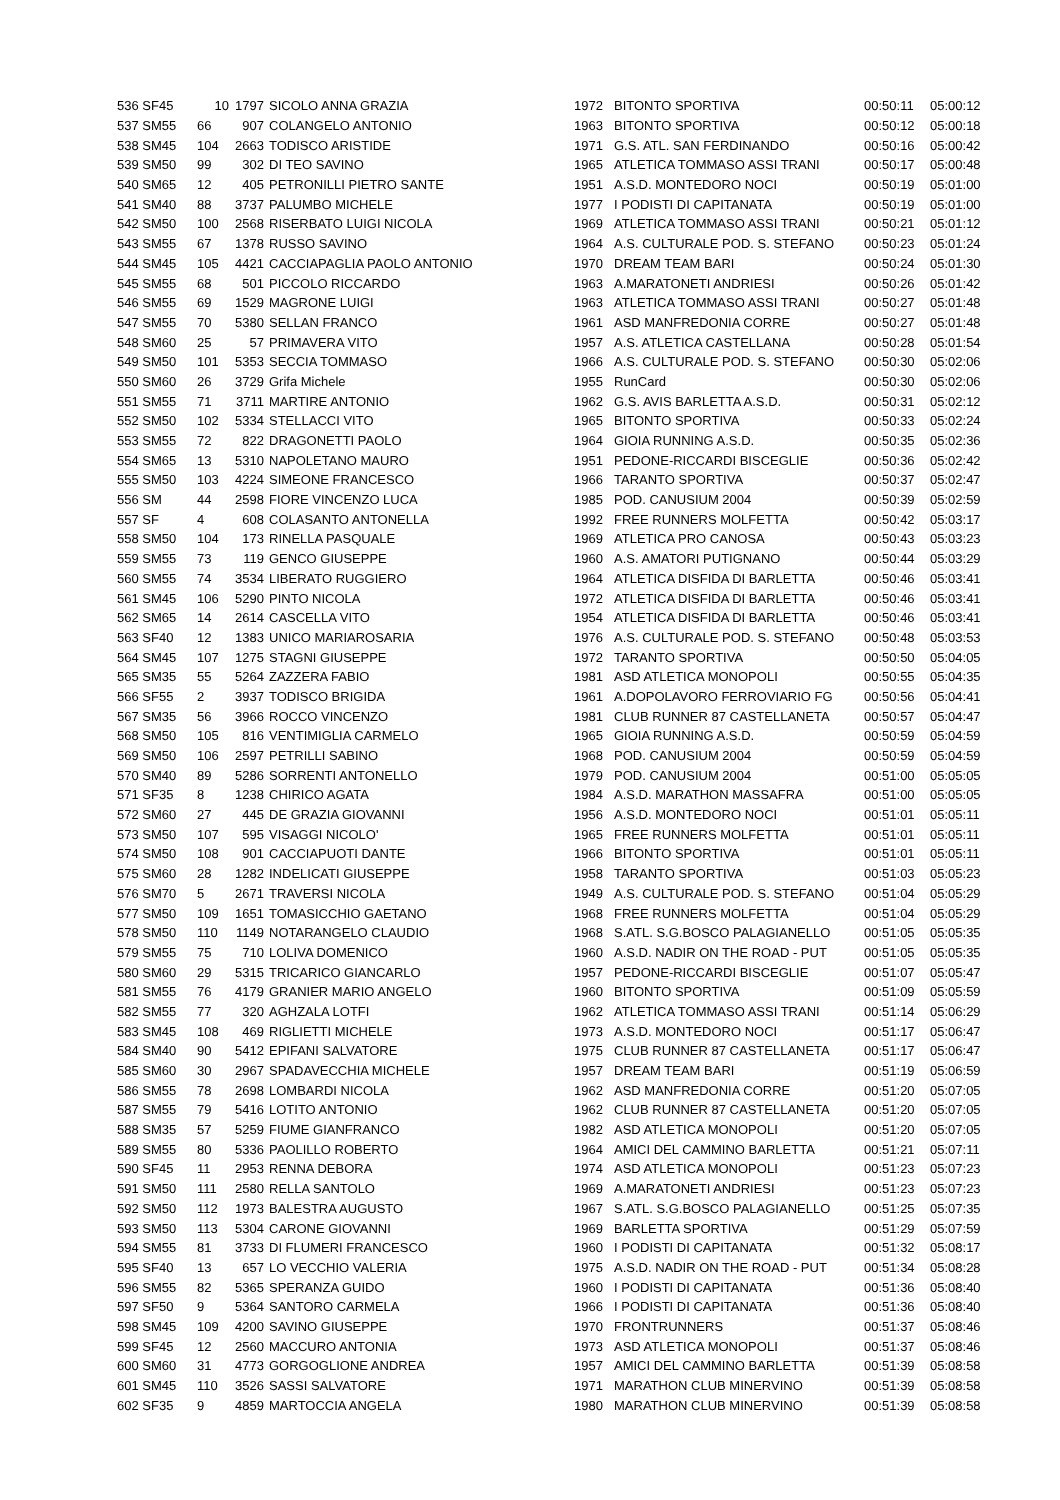| 536 SF45 | 10 | 1797 | SICOLO ANNA GRAZIA | 1972 | BITONTO SPORTIVA | 00:50:11 | 05:00:12 |
| 537 SM55 | 66 | 907 | COLANGELO ANTONIO | 1963 | BITONTO SPORTIVA | 00:50:12 | 05:00:18 |
| 538 SM45 | 104 | 2663 | TODISCO ARISTIDE | 1971 | G.S. ATL. SAN FERDINANDO | 00:50:16 | 05:00:42 |
| 539 SM50 | 99 | 302 | DI TEO SAVINO | 1965 | ATLETICA TOMMASO ASSI TRANI | 00:50:17 | 05:00:48 |
| 540 SM65 | 12 | 405 | PETRONILLI PIETRO SANTE | 1951 | A.S.D. MONTEDORO NOCI | 00:50:19 | 05:01:00 |
| 541 SM40 | 88 | 3737 | PALUMBO MICHELE | 1977 | I PODISTI DI CAPITANATA | 00:50:19 | 05:01:00 |
| 542 SM50 | 100 | 2568 | RISERBATO LUIGI NICOLA | 1969 | ATLETICA TOMMASO ASSI TRANI | 00:50:21 | 05:01:12 |
| 543 SM55 | 67 | 1378 | RUSSO SAVINO | 1964 | A.S. CULTURALE POD. S. STEFANO | 00:50:23 | 05:01:24 |
| 544 SM45 | 105 | 4421 | CACCIAPAGLIA PAOLO ANTONIO | 1970 | DREAM TEAM BARI | 00:50:24 | 05:01:30 |
| 545 SM55 | 68 | 501 | PICCOLO RICCARDO | 1963 | A.MARATONETI ANDRIESI | 00:50:26 | 05:01:42 |
| 546 SM55 | 69 | 1529 | MAGRONE LUIGI | 1963 | ATLETICA TOMMASO ASSI TRANI | 00:50:27 | 05:01:48 |
| 547 SM55 | 70 | 5380 | SELLAN FRANCO | 1961 | ASD MANFREDONIA CORRE | 00:50:27 | 05:01:48 |
| 548 SM60 | 25 | 57 | PRIMAVERA VITO | 1957 | A.S. ATLETICA CASTELLANA | 00:50:28 | 05:01:54 |
| 549 SM50 | 101 | 5353 | SECCIA TOMMASO | 1966 | A.S. CULTURALE POD. S. STEFANO | 00:50:30 | 05:02:06 |
| 550 SM60 | 26 | 3729 | Grifa Michele | 1955 | RunCard | 00:50:30 | 05:02:06 |
| 551 SM55 | 71 | 3711 | MARTIRE ANTONIO | 1962 | G.S. AVIS BARLETTA A.S.D. | 00:50:31 | 05:02:12 |
| 552 SM50 | 102 | 5334 | STELLACCI VITO | 1965 | BITONTO SPORTIVA | 00:50:33 | 05:02:24 |
| 553 SM55 | 72 | 822 | DRAGONETTI PAOLO | 1964 | GIOIA RUNNING A.S.D. | 00:50:35 | 05:02:36 |
| 554 SM65 | 13 | 5310 | NAPOLETANO MAURO | 1951 | PEDONE-RICCARDI BISCEGLIE | 00:50:36 | 05:02:42 |
| 555 SM50 | 103 | 4224 | SIMEONE FRANCESCO | 1966 | TARANTO SPORTIVA | 00:50:37 | 05:02:47 |
| 556 SM | 44 | 2598 | FIORE VINCENZO LUCA | 1985 | POD. CANUSIUM 2004 | 00:50:39 | 05:02:59 |
| 557 SF | 4 | 608 | COLASANTO ANTONELLA | 1992 | FREE RUNNERS MOLFETTA | 00:50:42 | 05:03:17 |
| 558 SM50 | 104 | 173 | RINELLA PASQUALE | 1969 | ATLETICA PRO CANOSA | 00:50:43 | 05:03:23 |
| 559 SM55 | 73 | 119 | GENCO GIUSEPPE | 1960 | A.S. AMATORI PUTIGNANO | 00:50:44 | 05:03:29 |
| 560 SM55 | 74 | 3534 | LIBERATO RUGGIERO | 1964 | ATLETICA DISFIDA DI BARLETTA | 00:50:46 | 05:03:41 |
| 561 SM45 | 106 | 5290 | PINTO NICOLA | 1972 | ATLETICA DISFIDA DI BARLETTA | 00:50:46 | 05:03:41 |
| 562 SM65 | 14 | 2614 | CASCELLA VITO | 1954 | ATLETICA DISFIDA DI BARLETTA | 00:50:46 | 05:03:41 |
| 563 SF40 | 12 | 1383 | UNICO MARIAROSARIA | 1976 | A.S. CULTURALE POD. S. STEFANO | 00:50:48 | 05:03:53 |
| 564 SM45 | 107 | 1275 | STAGNI GIUSEPPE | 1972 | TARANTO SPORTIVA | 00:50:50 | 05:04:05 |
| 565 SM35 | 55 | 5264 | ZAZZERA FABIO | 1981 | ASD ATLETICA MONOPOLI | 00:50:55 | 05:04:35 |
| 566 SF55 | 2 | 3937 | TODISCO BRIGIDA | 1961 | A.DOPOLAVORO FERROVIARIO FG | 00:50:56 | 05:04:41 |
| 567 SM35 | 56 | 3966 | ROCCO VINCENZO | 1981 | CLUB RUNNER 87 CASTELLANETA | 00:50:57 | 05:04:47 |
| 568 SM50 | 105 | 816 | VENTIMIGLIA CARMELO | 1965 | GIOIA RUNNING A.S.D. | 00:50:59 | 05:04:59 |
| 569 SM50 | 106 | 2597 | PETRILLI SABINO | 1968 | POD. CANUSIUM 2004 | 00:50:59 | 05:04:59 |
| 570 SM40 | 89 | 5286 | SORRENTI ANTONELLO | 1979 | POD. CANUSIUM 2004 | 00:51:00 | 05:05:05 |
| 571 SF35 | 8 | 1238 | CHIRICO AGATA | 1984 | A.S.D. MARATHON MASSAFRA | 00:51:00 | 05:05:05 |
| 572 SM60 | 27 | 445 | DE GRAZIA GIOVANNI | 1956 | A.S.D. MONTEDORO NOCI | 00:51:01 | 05:05:11 |
| 573 SM50 | 107 | 595 | VISAGGI NICOLO' | 1965 | FREE RUNNERS MOLFETTA | 00:51:01 | 05:05:11 |
| 574 SM50 | 108 | 901 | CACCIAPUOTI DANTE | 1966 | BITONTO SPORTIVA | 00:51:01 | 05:05:11 |
| 575 SM60 | 28 | 1282 | INDELICATI GIUSEPPE | 1958 | TARANTO SPORTIVA | 00:51:03 | 05:05:23 |
| 576 SM70 | 5 | 2671 | TRAVERSI NICOLA | 1949 | A.S. CULTURALE POD. S. STEFANO | 00:51:04 | 05:05:29 |
| 577 SM50 | 109 | 1651 | TOMASICCHIO GAETANO | 1968 | FREE RUNNERS MOLFETTA | 00:51:04 | 05:05:29 |
| 578 SM50 | 110 | 1149 | NOTARANGELO CLAUDIO | 1968 | S.ATL. S.G.BOSCO PALAGIANELLO | 00:51:05 | 05:05:35 |
| 579 SM55 | 75 | 710 | LOLIVA DOMENICO | 1960 | A.S.D. NADIR ON THE ROAD - PUT | 00:51:05 | 05:05:35 |
| 580 SM60 | 29 | 5315 | TRICARICO GIANCARLO | 1957 | PEDONE-RICCARDI BISCEGLIE | 00:51:07 | 05:05:47 |
| 581 SM55 | 76 | 4179 | GRANIER MARIO ANGELO | 1960 | BITONTO SPORTIVA | 00:51:09 | 05:05:59 |
| 582 SM55 | 77 | 320 | AGHZALA LOTFI | 1962 | ATLETICA TOMMASO ASSI TRANI | 00:51:14 | 05:06:29 |
| 583 SM45 | 108 | 469 | RIGLIETTI MICHELE | 1973 | A.S.D. MONTEDORO NOCI | 00:51:17 | 05:06:47 |
| 584 SM40 | 90 | 5412 | EPIFANI SALVATORE | 1975 | CLUB RUNNER 87 CASTELLANETA | 00:51:17 | 05:06:47 |
| 585 SM60 | 30 | 2967 | SPADAVECCHIA MICHELE | 1957 | DREAM TEAM BARI | 00:51:19 | 05:06:59 |
| 586 SM55 | 78 | 2698 | LOMBARDI NICOLA | 1962 | ASD MANFREDONIA CORRE | 00:51:20 | 05:07:05 |
| 587 SM55 | 79 | 5416 | LOTITO ANTONIO | 1962 | CLUB RUNNER 87 CASTELLANETA | 00:51:20 | 05:07:05 |
| 588 SM35 | 57 | 5259 | FIUME GIANFRANCO | 1982 | ASD ATLETICA MONOPOLI | 00:51:20 | 05:07:05 |
| 589 SM55 | 80 | 5336 | PAOLILLO ROBERTO | 1964 | AMICI DEL CAMMINO BARLETTA | 00:51:21 | 05:07:11 |
| 590 SF45 | 11 | 2953 | RENNA DEBORA | 1974 | ASD ATLETICA MONOPOLI | 00:51:23 | 05:07:23 |
| 591 SM50 | 111 | 2580 | RELLA SANTOLO | 1969 | A.MARATONETI ANDRIESI | 00:51:23 | 05:07:23 |
| 592 SM50 | 112 | 1973 | BALESTRA AUGUSTO | 1967 | S.ATL. S.G.BOSCO PALAGIANELLO | 00:51:25 | 05:07:35 |
| 593 SM50 | 113 | 5304 | CARONE GIOVANNI | 1969 | BARLETTA SPORTIVA | 00:51:29 | 05:07:59 |
| 594 SM55 | 81 | 3733 | DI FLUMERI FRANCESCO | 1960 | I PODISTI DI CAPITANATA | 00:51:32 | 05:08:17 |
| 595 SF40 | 13 | 657 | LO VECCHIO VALERIA | 1975 | A.S.D. NADIR ON THE ROAD - PUT | 00:51:34 | 05:08:28 |
| 596 SM55 | 82 | 5365 | SPERANZA GUIDO | 1960 | I PODISTI DI CAPITANATA | 00:51:36 | 05:08:40 |
| 597 SF50 | 9 | 5364 | SANTORO CARMELA | 1966 | I PODISTI DI CAPITANATA | 00:51:36 | 05:08:40 |
| 598 SM45 | 109 | 4200 | SAVINO GIUSEPPE | 1970 | FRONTRUNNERS | 00:51:37 | 05:08:46 |
| 599 SF45 | 12 | 2560 | MACCURO ANTONIA | 1973 | ASD ATLETICA MONOPOLI | 00:51:37 | 05:08:46 |
| 600 SM60 | 31 | 4773 | GORGOGLIONE ANDREA | 1957 | AMICI DEL CAMMINO BARLETTA | 00:51:39 | 05:08:58 |
| 601 SM45 | 110 | 3526 | SASSI SALVATORE | 1971 | MARATHON CLUB MINERVINO | 00:51:39 | 05:08:58 |
| 602 SF35 | 9 | 4859 | MARTOCCIA ANGELA | 1980 | MARATHON CLUB MINERVINO | 00:51:39 | 05:08:58 |